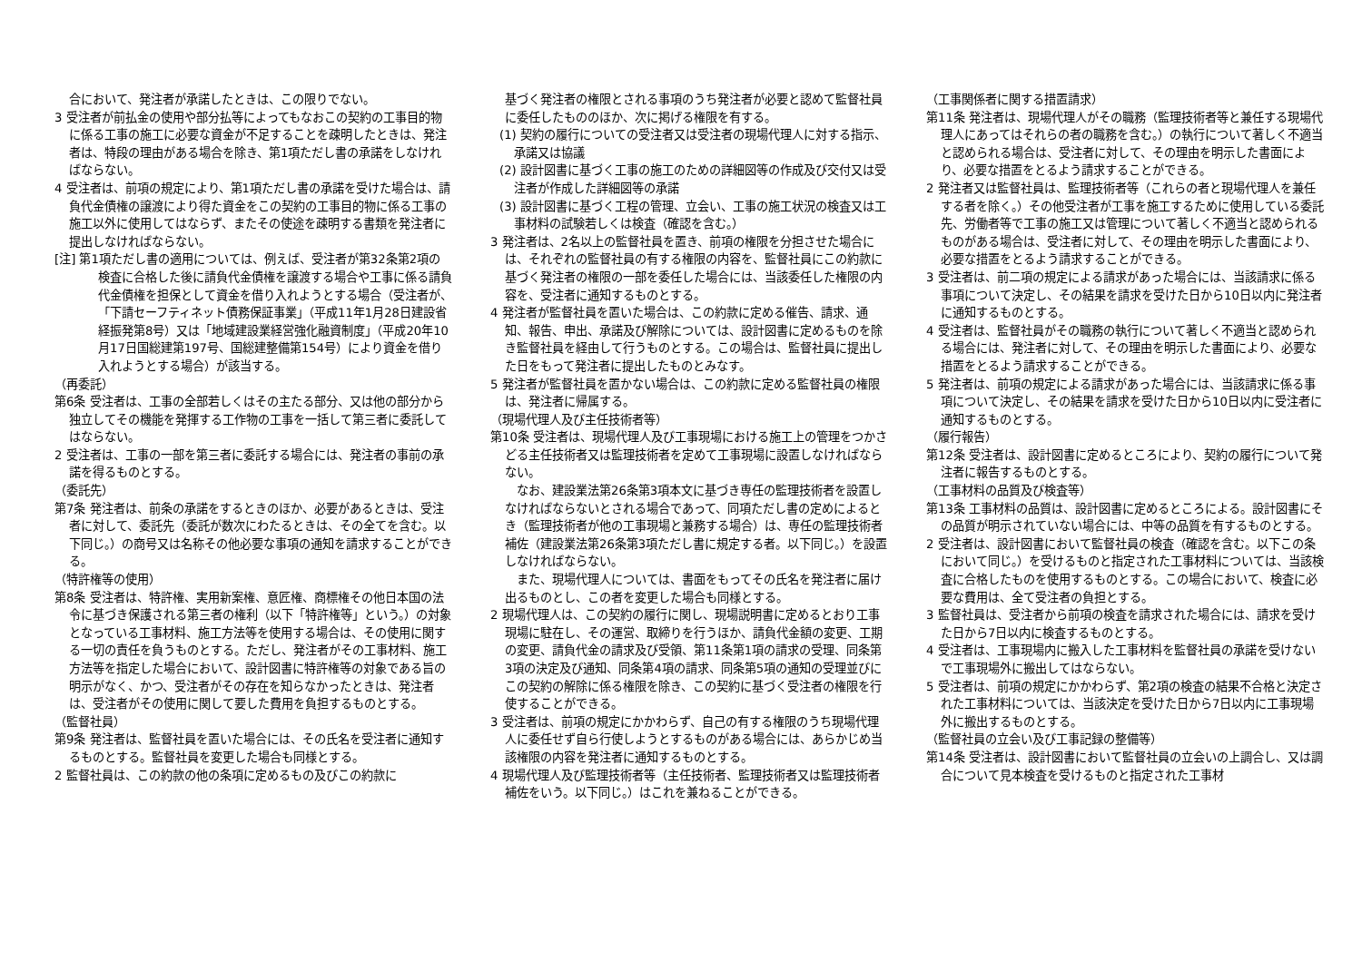合において、発注者が承諾したときは、この限りでない。
3 受注者が前払金の使用や部分払等によってもなおこの契約の工事目的物に係る工事の施工に必要な資金が不足することを疎明したときは、発注者は、特段の理由がある場合を除き、第1項ただし書の承諾をしなければならない。
4 受注者は、前項の規定により、第1項ただし書の承諾を受けた場合は、請負代金債権の譲渡により得た資金をこの契約の工事目的物に係る工事の施工以外に使用してはならず、またその使途を疎明する書類を発注者に提出しなければならない。
[注] 第1項ただし書の適用については、例えば、受注者が第32条第2項の検査に合格した後に請負代金債権を譲渡する場合や工事に係る請負代金債権を担保として資金を借り入れようとする場合（受注者が、「下請セーフティネット債務保証事業」（平成11年1月28日建設省経振発第8号）又は「地域建設業経営強化融資制度」（平成20年10月17日国総建第197号、国総建整備第154号）により資金を借り入れようとする場合）が該当する。
（再委託）
第6条 受注者は、工事の全部若しくはその主たる部分、又は他の部分から独立してその機能を発揮する工作物の工事を一括して第三者に委託してはならない。
2 受注者は、工事の一部を第三者に委託する場合には、発注者の事前の承諾を得るものとする。
（委託先）
第7条 発注者は、前条の承諾をするときのほか、必要があるときは、受注者に対して、委託先（委託が数次にわたるときは、その全てを含む。以下同じ。）の商号又は名称その他必要な事項の通知を請求することができる。
（特許権等の使用）
第8条 受注者は、特許権、実用新案権、意匠権、商標権その他日本国の法令に基づき保護される第三者の権利（以下「特許権等」という。）の対象となっている工事材料、施工方法等を使用する場合は、その使用に関する一切の責任を負うものとする。ただし、発注者がその工事材料、施工方法等を指定した場合において、設計図書に特許権等の対象である旨の明示がなく、かつ、受注者がその存在を知らなかったときは、発注者は、受注者がその使用に関して要した費用を負担するものとする。
（監督社員）
第9条 発注者は、監督社員を置いた場合には、その氏名を受注者に通知するものとする。監督社員を変更した場合も同様とする。
2 監督社員は、この約款の他の条項に定めるもの及びこの約款に
基づく発注者の権限とされる事項のうち発注者が必要と認めて監督社員に委任したもののほか、次に掲げる権限を有する。
(1) 契約の履行についての受注者又は受注者の現場代理人に対する指示、承諾又は協議
(2) 設計図書に基づく工事の施工のための詳細図等の作成及び交付又は受注者が作成した詳細図等の承諾
(3) 設計図書に基づく工程の管理、立会い、工事の施工状況の検査又は工事材料の試験若しくは検査（確認を含む。）
3 発注者は、2名以上の監督社員を置き、前項の権限を分担させた場合には、それぞれの監督社員の有する権限の内容を、監督社員にこの約款に基づく発注者の権限の一部を委任した場合には、当該委任した権限の内容を、受注者に通知するものとする。
4 発注者が監督社員を置いた場合は、この約款に定める催告、請求、通知、報告、申出、承諾及び解除については、設計図書に定めるものを除き監督社員を経由して行うものとする。この場合は、監督社員に提出した日をもって発注者に提出したものとみなす。
5 発注者が監督社員を置かない場合は、この約款に定める監督社員の権限は、発注者に帰属する。
（現場代理人及び主任技術者等）
第10条 受注者は、現場代理人及び工事現場における施工上の管理をつかさどる主任技術者又は監理技術者を定めて工事現場に設置しなければならない。
　なお、建設業法第26条第3項本文に基づき専任の監理技術者を設置しなければならないとされる場合であって、同項ただし書の定めによるとき（監理技術者が他の工事現場と兼務する場合）は、専任の監理技術者補佐（建設業法第26条第3項ただし書に規定する者。以下同じ。）を設置しなければならない。
　また、現場代理人については、書面をもってその氏名を発注者に届け出るものとし、この者を変更した場合も同様とする。
2 現場代理人は、この契約の履行に関し、現場説明書に定めるとおり工事現場に駐在し、その運営、取締りを行うほか、請負代金額の変更、工期の変更、請負代金の請求及び受領、第11条第1項の請求の受理、同条第3項の決定及び通知、同条第4項の請求、同条第5項の通知の受理並びにこの契約の解除に係る権限を除き、この契約に基づく受注者の権限を行使することができる。
3 受注者は、前項の規定にかかわらず、自己の有する権限のうち現場代理人に委任せず自ら行使しようとするものがある場合には、あらかじめ当該権限の内容を発注者に通知するものとする。
4 現場代理人及び監理技術者等（主任技術者、監理技術者又は監理技術者補佐をいう。以下同じ。）はこれを兼ねることができる。
（工事関係者に関する措置請求）
第11条 発注者は、現場代理人がその職務（監理技術者等と兼任する現場代理人にあってはそれらの者の職務を含む。）の執行について著しく不適当と認められる場合は、受注者に対して、その理由を明示した書面により、必要な措置をとるよう請求することができる。
2 発注者又は監督社員は、監理技術者等（これらの者と現場代理人を兼任する者を除く。）その他受注者が工事を施工するために使用している委託先、労働者等で工事の施工又は管理について著しく不適当と認められるものがある場合は、受注者に対して、その理由を明示した書面により、必要な措置をとるよう請求することができる。
3 受注者は、前二項の規定による請求があった場合には、当該請求に係る事項について決定し、その結果を請求を受けた日から10日以内に発注者に通知するものとする。
4 受注者は、監督社員がその職務の執行について著しく不適当と認められる場合には、発注者に対して、その理由を明示した書面により、必要な措置をとるよう請求することができる。
5 発注者は、前項の規定による請求があった場合には、当該請求に係る事項について決定し、その結果を請求を受けた日から10日以内に受注者に通知するものとする。
（履行報告）
第12条 受注者は、設計図書に定めるところにより、契約の履行について発注者に報告するものとする。
（工事材料の品質及び検査等）
第13条 工事材料の品質は、設計図書に定めるところによる。設計図書にその品質が明示されていない場合には、中等の品質を有するものとする。
2 受注者は、設計図書において監督社員の検査（確認を含む。以下この条において同じ。）を受けるものと指定された工事材料については、当該検査に合格したものを使用するものとする。この場合において、検査に必要な費用は、全て受注者の負担とする。
3 監督社員は、受注者から前項の検査を請求された場合には、請求を受けた日から7日以内に検査するものとする。
4 受注者は、工事現場内に搬入した工事材料を監督社員の承諾を受けないで工事現場外に搬出してはならない。
5 受注者は、前項の規定にかかわらず、第2項の検査の結果不合格と決定された工事材料については、当該決定を受けた日から7日以内に工事現場外に搬出するものとする。
（監督社員の立会い及び工事記録の整備等）
第14条 受注者は、設計図書において監督社員の立会いの上調合し、又は調合について見本検査を受けるものと指定された工事材